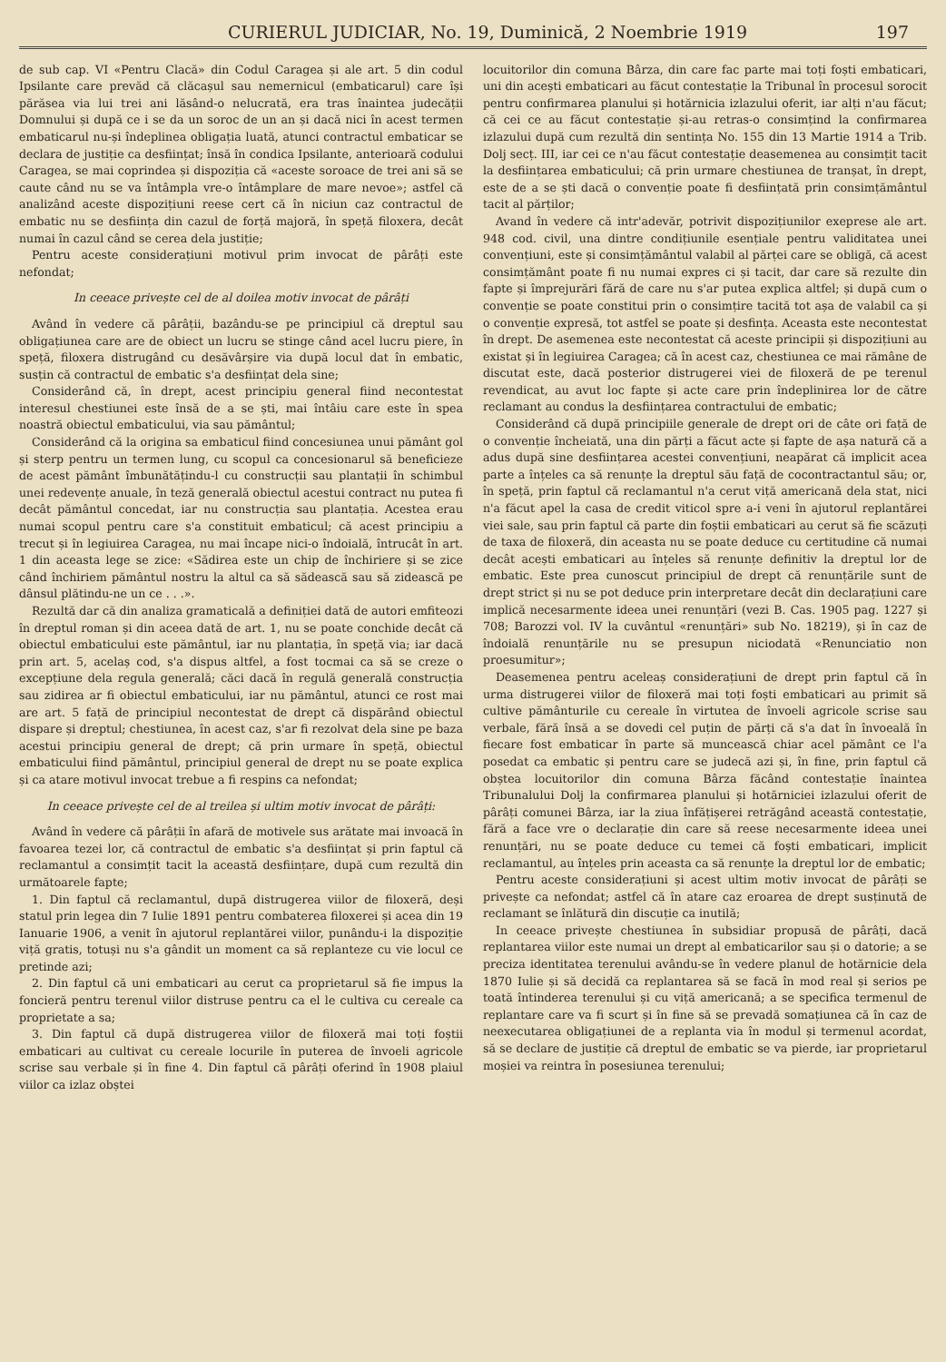CURIERUL JUDICIAR, No. 19, Duminică, 2 Noembrie 1919 197
de sub cap. VI «Pentru Clacă» din Codul Caragea și ale art. 5 din codul Ipsilante care prevăd că clăcașul sau nemernicul (embaticarul) care își părăsea via lui trei ani lăsând-o nelucrată, era tras înaintea judecății Domnului și după ce i se da un soroc de un an și dacă nici în acest termen embaticarul nu-și îndeplinea obligația luată, atunci contractul embaticar se declara de justiție ca desființat; însă în condica Ipsilante, anterioară codului Caragea, se mai coprindea și dispoziția că «aceste soroace de trei ani să se caute când nu se va întâmpla vre-o întâmplare de mare nevoe»; astfel că analizând aceste dispozițiuni reese cert că în niciun caz contractul de embatic nu se desființa din cazul de forță majoră, în speță filoxera, decât numai în cazul când se cerea dela justiție;
Pentru aceste considerațiuni motivul prim invocat de pârâți este nefondat;
In ceeace privește cel de al doilea motiv invocat de pârâți
Având în vedere că pârâții, bazându-se pe principiul că dreptul sau obligațiunea care are de obiect un lucru se stinge când acel lucru piere, în speță, filoxera distrugând cu desăvârșire via după locul dat în embatic, susțin că contractul de embatic s'a desființat dela sine;
Considerând că, în drept, acest principiu general fiind necontestat interesul chestiunei este însă de a se ști, mai întâiu care este în spea noastră obiectul embaticului, via sau pământul;
Considerând că la origina sa embaticul fiind concesiunea unui pământ gol și sterp pentru un termen lung, cu scopul ca concesionarul să beneficieze de acest pământ îmbunătățindu-l cu construcții sau plantații în schimbul unei redevențe anuale, în teză generală obiectul acestui contract nu putea fi decât pământul concedat, iar nu construcția sau plantația. Acestea erau numai scopul pentru care s'a constituit embaticul; că acest principiu a trecut și în legiuirea Caragea, nu mai încape nici-o îndoială, întrucât în art. 1 din aceasta lege se zice: «Sădirea este un chip de închiriere și se zice când închiriem pământul nostru la altul ca să sădească sau să zidească pe dânsul plătindu-ne un ce . . .».
Rezultă dar că din analiza gramaticală a definiției dată de autori emfiteozi în dreptul roman și din aceea dată de art. 1, nu se poate conchide decât că obiectul embaticului este pământul, iar nu plantația, în speță via; iar dacă prin art. 5, acelaș cod, s'a dispus altfel, a fost tocmai ca să se creze o excepțiune dela regula generală; căci dacă în regulă generală construcția sau zidirea ar fi obiectul embaticului, iar nu pământul, atunci ce rost mai are art. 5 față de principiul necontestat de drept că dispărând obiectul dispare și dreptul; chestiunea, în acest caz, s'ar fi rezolvat dela sine pe baza acestui principiu general de drept; că prin urmare în speță, obiectul embaticului fiind pământul, principiul general de drept nu se poate explica și ca atare motivul invocat trebue a fi respins ca nefondat;
In ceeace privește cel de al treilea și ultim motiv invocat de pârâți:
Având în vedere că pârâții în afară de motivele sus arătate mai invoacă în favoarea tezei lor, că contractul de embatic s'a desființat și prin faptul că reclamantul a consimțit tacit la această desființare, după cum rezultă din următoarele fapte;
1. Din faptul că reclamantul, după distrugerea viilor de filoxeră, deși statul prin legea din 7 Iulie 1891 pentru combaterea filoxerei și acea din 19 Ianuarie 1906, a venit în ajutorul replantărei viilor, punându-i la dispoziție viță gratis, totuși nu s'a gândit un moment ca să replanteze cu vie locul ce pretinde azi;
2. Din faptul că uni embaticari au cerut ca proprietarul să fie impus la foncieră pentru terenul viilor distruse pentru ca el le cultiva cu cereale ca proprietate a sa;
3. Din faptul că după distrugerea viilor de filoxeră mai toți foștii embaticari au cultivat cu cereale locurile în puterea de învoeli agricole scrise sau verbale și în fine 4. Din faptul că pârâți oferind în 1908 plaiul viilor ca izlaz obștei
locuitorilor din comuna Bârza, din care fac parte mai toți foști embaticari, uni din acești embaticari au făcut contestație la Tribunal în procesul sorocit pentru confirmarea planului și hotărnicia izlazului oferit, iar alți n'au făcut; că cei ce au făcut contestație și-au retras-o consimțind la confirmarea izlazului după cum rezultă din sentința No. 155 din 13 Martie 1914 a Trib. Dolj secț. III, iar cei ce n'au făcut contestație deasemenea au consimțit tacit la desființarea embaticului; că prin urmare chestiunea de tranșat, în drept, este de a se ști dacă o convenție poate fi desființată prin consimțământul tacit al părților;
Avand în vedere că intr'adevăr, potrivit dispozițiunilor exeprese ale art. 948 cod. civil, una dintre condițiunile esențiale pentru validitatea unei convențiuni, este și consimțământul valabil al părței care se obligă, că acest consimțământ poate fi nu numai expres ci și tacit, dar care să rezulte din fapte și împrejurări fără de care nu s'ar putea explica altfel; și după cum o convenție se poate constitui prin o consimțire tacită tot așa de valabil ca și o convenție expresă, tot astfel se poate și desfința. Aceasta este necontestat în drept. De asemenea este necontestat că aceste principii și dispozițiuni au existat și în legiuirea Caragea; că în acest caz, chestiunea ce mai rămâne de discutat este, dacă posterior distrugerei viei de filoxeră de pe terenul revendicat, au avut loc fapte și acte care prin îndeplinirea lor de către reclamant au condus la desființarea contractului de embatic;
Considerând că după principiile generale de drept ori de câte ori față de o convenție încheiată, una din părți a făcut acte și fapte de așa natură că a adus după sine desființarea acestei convențiuni, neapărat că implicit acea parte a înțeles ca să renunțe la dreptul său față de cocontractantul său; or, în speță, prin faptul că reclamantul n'a cerut viță americană dela stat, nici n'a făcut apel la casa de credit viticol spre a-i veni în ajutorul replantărei viei sale, sau prin faptul că parte din foștii embaticari au cerut să fie scăzuți de taxa de filoxeră, din aceasta nu se poate deduce cu certitudine că numai decât acești embaticari au înțeles să renunțe definitiv la dreptul lor de embatic. Este prea cunoscut principiul de drept că renunțările sunt de drept strict și nu se pot deduce prin interpretare decât din declarațiuni care implică necesarmente ideea unei renunțări (vezi B. Cas. 1905 pag. 1227 și 708; Barozzi vol. IV la cuvântul «renunțări» sub No. 18219), și în caz de îndoială renunțările nu se presupun niciodată «Renunciatio non proesumitur»;
Deasemenea pentru aceleaș considerațiuni de drept prin faptul că în urma distrugerei viilor de filoxeră mai toți foști embaticari au primit să cultive pământurile cu cereale în virtutea de învoeli agricole scrise sau verbale, fără însă a se dovedi cel puțin de părți că s'a dat în învoeală în fiecare fost embaticar în parte să muncească chiar acel pământ ce l'a posedat ca embatic și pentru care se judecă azi și, în fine, prin faptul că obștea locuitorilor din comuna Bârza făcând contestație înaintea Tribunalului Dolj la confirmarea planului și hotărniciei izlazului oferit de pârâți comunei Bârza, iar la ziua înfățișerei retrăgând această contestație, fără a face vre o declarație din care să reese necesarmente ideea unei renunțări, nu se poate deduce cu temei că foști embaticari, implicit reclamantul, au înțeles prin aceasta ca să renunțe la dreptul lor de embatic;
Pentru aceste considerațiuni și acest ultim motiv invocat de pârâți se privește ca nefondat; astfel că în atare caz eroarea de drept susținută de reclamant se înlătură din discuție ca inutilă;
In ceeace privește chestiunea în subsidiar propusă de pârâți, dacă replantarea viilor este numai un drept al embaticarilor sau și o datorie; a se preciza identitatea terenului avându-se în vedere planul de hotărnicie dela 1870 Iulie și să decidă ca replantarea să se facă în mod real și serios pe toată întinderea terenului și cu viță americană; a se specifica termenul de replantare care va fi scurt și în fine să se prevadă somațiunea că în caz de neexecutarea obligațiunei de a replanta via în modul și termenul acordat, să se declare de justiție că dreptul de embatic se va pierde, iar proprietarul moșiei va reintra în posesiunea terenului;